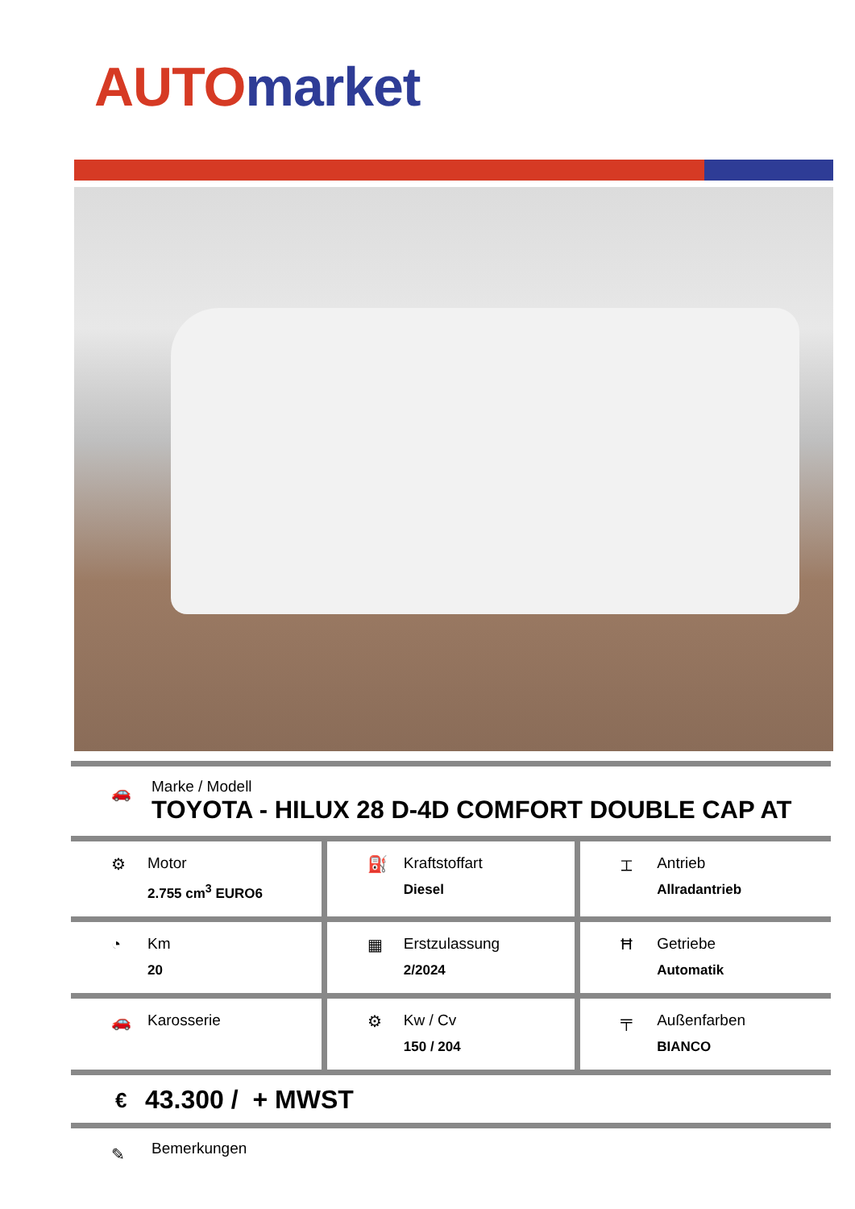AUTO market
🚗
Marke / Modell
TOYOTA - HILUX 28 D-4D COMFORT DOUBLE CAP AT
| ⚙ Motor 2.755 cm<sup>3</sup> EURO6 | ⛽ Kraftstoffart Diesel | ⌶ Antrieb Allradantrieb |
| ◔ Km 20 | ▦ Erstzulassung 2/2024 | Ħ Getriebe Automatik |
| 🚗 Karosserie | ⚙ Kw / Cv 150 / 204 | ╤ Außenfarben BIANCO |
€ 43.300 / + MWST
✎
Bemerkungen